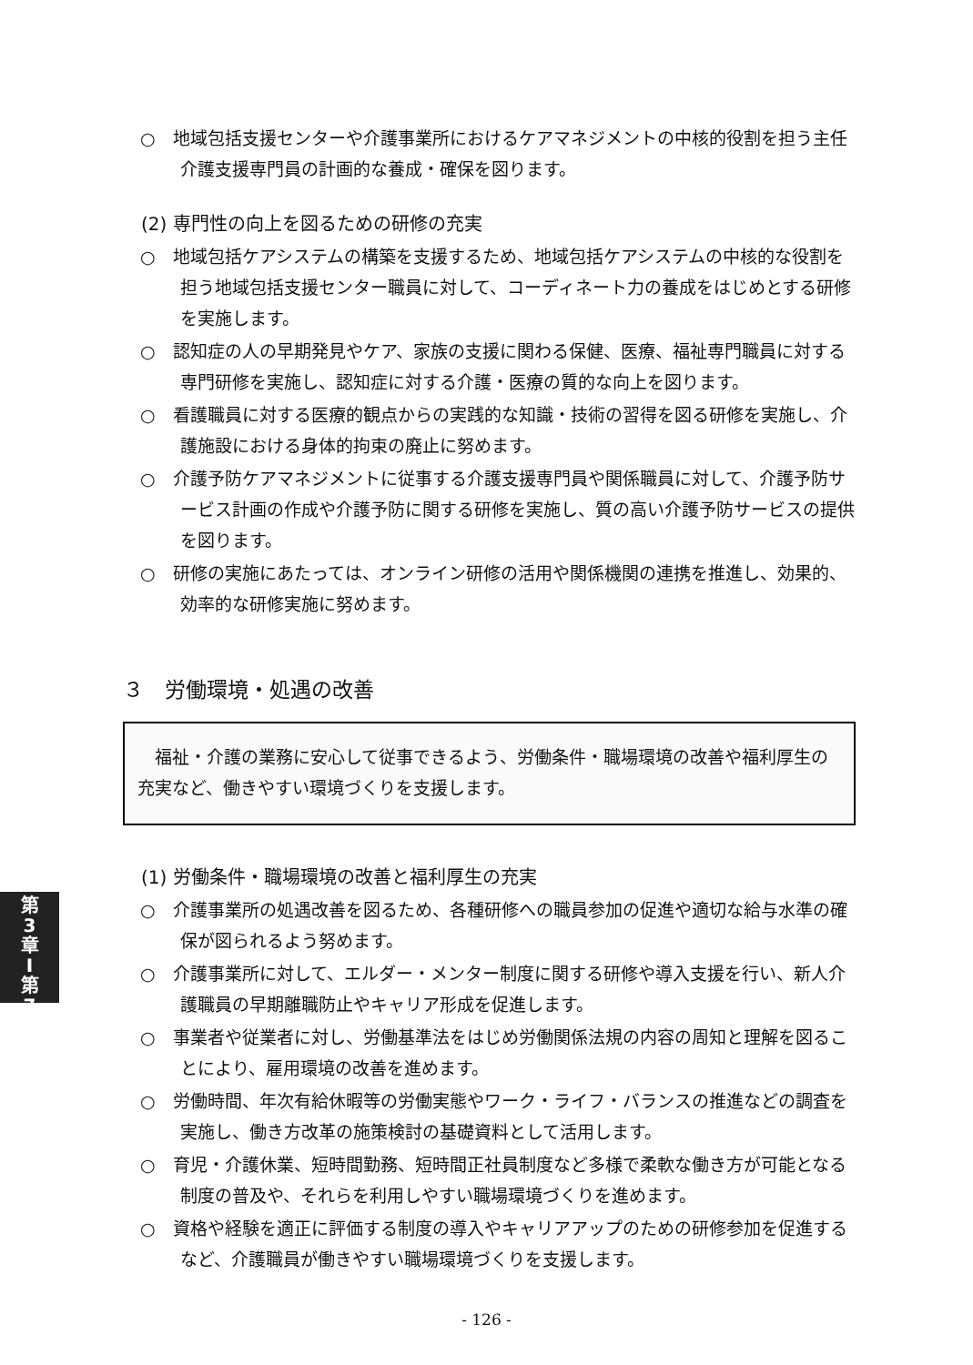○　地域包括支援センターや介護事業所におけるケアマネジメントの中核的役割を担う主任介護支援専門員の計画的な養成・確保を図ります。
(2) 専門性の向上を図るための研修の充実
○　地域包括ケアシステムの構築を支援するため、地域包括ケアシステムの中核的な役割を担う地域包括支援センター職員に対して、コーディネート力の養成をはじめとする研修を実施します。
○　認知症の人の早期発見やケア、家族の支援に関わる保健、医療、福祉専門職員に対する専門研修を実施し、認知症に対する介護・医療の質的な向上を図ります。
○　看護職員に対する医療的観点からの実践的な知識・技術の習得を図る研修を実施し、介護施設における身体的拘束の廃止に努めます。
○　介護予防ケアマネジメントに従事する介護支援専門員や関係職員に対して、介護予防サービス計画の作成や介護予防に関する研修を実施し、質の高い介護予防サービスの提供を図ります。
○　研修の実施にあたっては、オンライン研修の活用や関係機関の連携を推進し、効果的、効率的な研修実施に努めます。
３　労働環境・処遇の改善
福祉・介護の業務に安心して従事できるよう、労働条件・職場環境の改善や福利厚生の充実など、働きやすい環境づくりを支援します。
(1) 労働条件・職場環境の改善と福利厚生の充実
○　介護事業所の処遇改善を図るため、各種研修への職員参加の促進や適切な給与水準の確保が図られるよう努めます。
○　介護事業所に対して、エルダー・メンター制度に関する研修や導入支援を行い、新人介護職員の早期離職防止やキャリア形成を促進します。
○　事業者や従業者に対し、労働基準法をはじめ労働関係法規の内容の周知と理解を図ることにより、雇用環境の改善を進めます。
○　労働時間、年次有給休暇等の労働実態やワーク・ライフ・バランスの推進などの調査を実施し、働き方改革の施策検討の基礎資料として活用します。
○　育児・介護休業、短時間勤務、短時間正社員制度など多様で柔軟な働き方が可能となる制度の普及や、それらを利用しやすい職場環境づくりを進めます。
○　資格や経験を適正に評価する制度の導入やキャリアアップのための研修参加を促進するなど、介護職員が働きやすい職場環境づくりを支援します。
第
3
章
Ⅰ
第
7
- 126 -